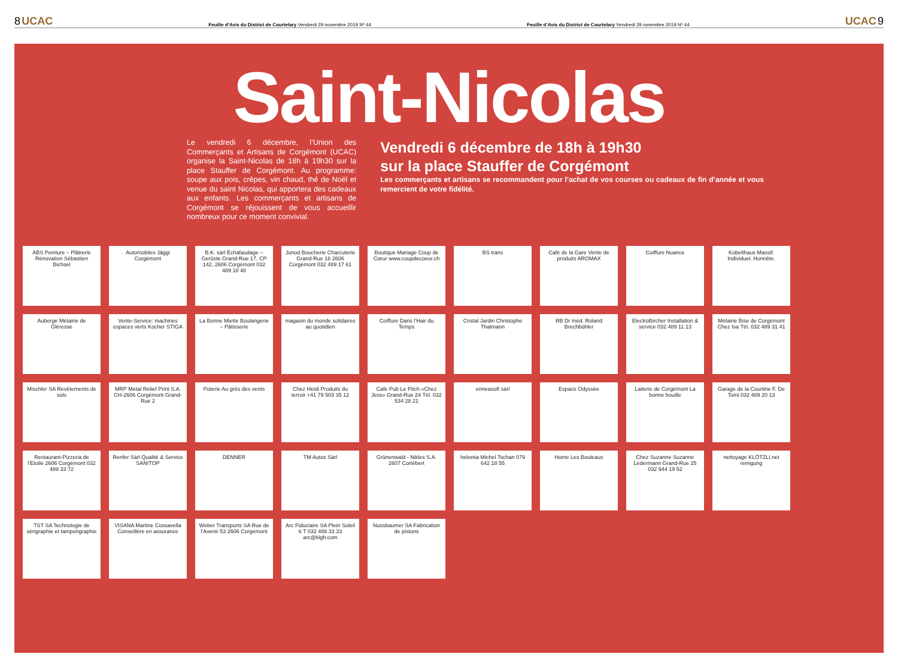8 UCAC
Feuille d’Avis du District de Courtelary Vendredi 29 novembre 2019 Nº 44
Feuille d’Avis du District de Courtelary Vendredi 29 novembre 2019 Nº 44
UCAC 9
Saint-Nicolas
Le vendredi 6 décembre, l’Union des Commerçants et Artisans de Corgémont (UCAC) organise la Saint-Nicolas de 18h à 19h30 sur la place Stauffer de Corgémont. Au programme: soupe aux pois, crêpes, vin chaud, thé de Noël et venue du saint Nicolas, qui apportera des cadeaux aux enfants. Les commerçants et artisans de Corgémont se réjouissent de vous accueillir nombreux pour ce moment convivial.
Vendredi 6 décembre de 18h à 19h30
sur la place Stauffer de Corgémont
Les commerçants et artisans se recommandent pour l’achat de vos courses ou cadeaux de fin d’année et vous remercient de votre fidélité.
ABS Peinture – Plâtrerie Rénovation Sébastien Bichsel
Automobiles Jäggi Corgémont
B.K. sàrl Échafaudage – Gerüste Grand-Rue 17, CP 142, 2606 Corgémont 032 489 18 48
Junod Boucherie Charcuterie Grand-Rue 16 2606 Corgémont 032 489 17 61
Boutique Mariage Coup de Cœur www.coupdecoeur.ch
BS trans
Café de la Gare Vente de produits AROMAX
Coiffure Nuance
Kobelthaus Massif. Individuel. Honnête.
Auberge Métairie de Gléresse
Vente-Service: machines espaces verts Kocher STIGA
La Bonne Miette Boulangerie – Pâtisserie
magasin du monde solidaires au quotidien
Coiffure Dans l’Hair du Temps
Cristal Jardin Christophe Thalmann
RB Dr méd. Roland Brechbühler
ElectroBircher Installation & service 032 489 11 13
Métairie Bise de Corgémont Chez Isa Tél. 032 489 31 41
Mischler SA Revêtements de sols
MRP Metal Relief Print S.A. CH-2606 Corgémont Grand-Rue 2
Poterie Au grès des vents
Chez Heidi Produits du terroir +41 79 503 35 12
Cafe Pub Le Pitch «Chez Jess» Grand-Rue 24 Tél. 032 534 28 21
enneasoft sàrl
Espace Odyssée
Laiterie de Corgémont La bonne bouille
Garage de la Courtine F. De Tomi 032 489 20 13
Restaurant-Pizzeria de l’Etoile 2606 Corgémont 032 489 33 72
Renfer Sàrl Qualité & Service SANITOP
DENNER
TM Autos Sàrl
Grünenwald - Nikles S.A. 2607 Cortébert
helvetia Michel Tschan 079 642 18 55
Home Les Bouleaux
Chez Suzanne Suzanne Ledermann Grand-Rue 25 032 944 19 52
nettoyage KLÖTZLI.net reinigung
TST SA Technologie de sérigraphie et tampongraphie
VISANA Martine Cossavella Conseillère en assurance
Weber Transports SA Rue de l’Avenir 53 2606 Corgémont
Arc Fiduciaire SA Plein Soleil 6 T 032 488 33 33 arc@klgh.com
Nussbaumer SA Fabrication de pistons